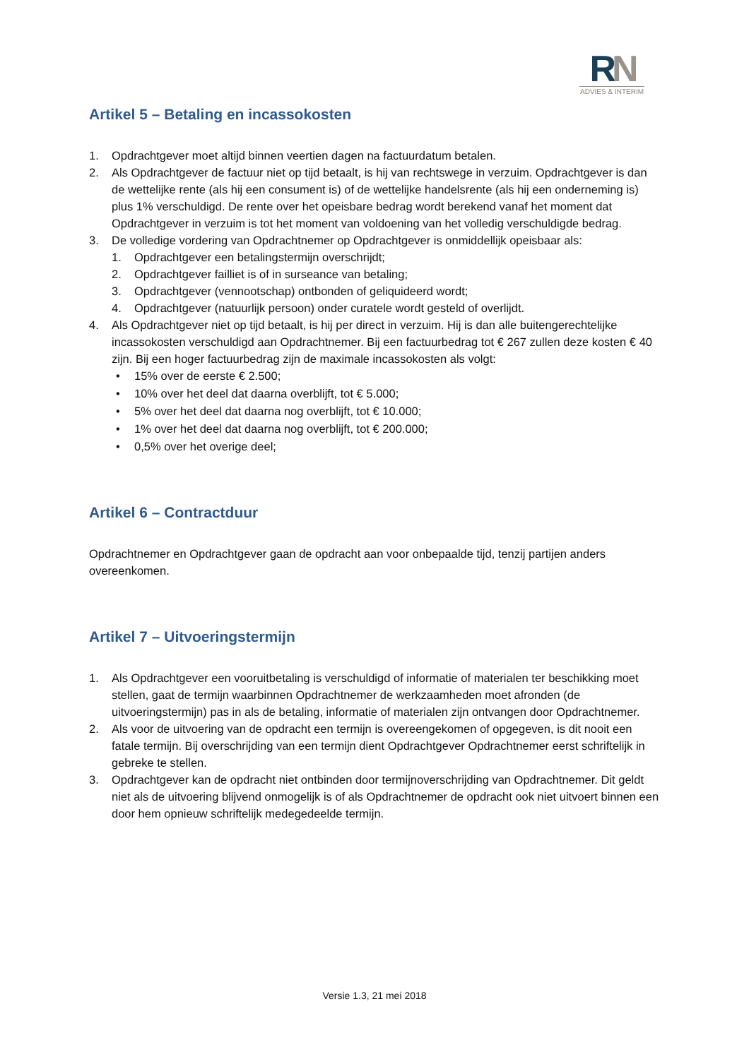RN
ADVIES & INTERIM
Artikel 5 – Betaling en incassokosten
1. Opdrachtgever moet altijd binnen veertien dagen na factuurdatum betalen.
2. Als Opdrachtgever de factuur niet op tijd betaalt, is hij van rechtswege in verzuim. Opdrachtgever is dan de wettelijke rente (als hij een consument is) of de wettelijke handelsrente (als hij een onderneming is) plus 1% verschuldigd. De rente over het opeisbare bedrag wordt berekend vanaf het moment dat Opdrachtgever in verzuim is tot het moment van voldoening van het volledig verschuldigde bedrag.
3. De volledige vordering van Opdrachtnemer op Opdrachtgever is onmiddellijk opeisbaar als:
1. Opdrachtgever een betalingstermijn overschrijdt;
2. Opdrachtgever failliet is of in surseance van betaling;
3. Opdrachtgever (vennootschap) ontbonden of geliquideerd wordt;
4. Opdrachtgever (natuurlijk persoon) onder curatele wordt gesteld of overlijdt.
4. Als Opdrachtgever niet op tijd betaalt, is hij per direct in verzuim. Hij is dan alle buitengerechtelijke incassokosten verschuldigd aan Opdrachtnemer. Bij een factuurbedrag tot € 267 zullen deze kosten € 40 zijn. Bij een hoger factuurbedrag zijn de maximale incassokosten als volgt:
• 15% over de eerste € 2.500;
• 10% over het deel dat daarna overblijft, tot € 5.000;
• 5% over het deel dat daarna nog overblijft, tot € 10.000;
• 1% over het deel dat daarna nog overblijft, tot € 200.000;
• 0,5% over het overige deel;
Artikel 6 – Contractduur
Opdrachtnemer en Opdrachtgever gaan de opdracht aan voor onbepaalde tijd, tenzij partijen anders overeenkomen.
Artikel 7 – Uitvoeringstermijn
1. Als Opdrachtgever een vooruitbetaling is verschuldigd of informatie of materialen ter beschikking moet stellen, gaat de termijn waarbinnen Opdrachtnemer de werkzaamheden moet afronden (de uitvoeringstermijn) pas in als de betaling, informatie of materialen zijn ontvangen door Opdrachtnemer.
2. Als voor de uitvoering van de opdracht een termijn is overeengekomen of opgegeven, is dit nooit een fatale termijn. Bij overschrijding van een termijn dient Opdrachtgever Opdrachtnemer eerst schriftelijk in gebreke te stellen.
3. Opdrachtgever kan de opdracht niet ontbinden door termijnoverschrijding van Opdrachtnemer. Dit geldt niet als de uitvoering blijvend onmogelijk is of als Opdrachtnemer de opdracht ook niet uitvoert binnen een door hem opnieuw schriftelijk medegedeelde termijn.
Versie 1.3, 21 mei 2018